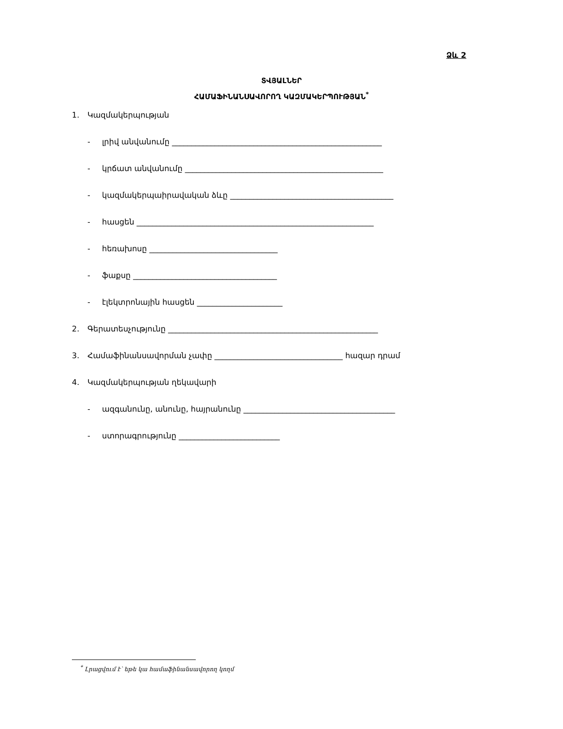Ձև 2
ՏՎՅԱԼՆԵՐ
ՀԱՄԱՖԻՆԱՆՍԱՎՈՐՈՂ ԿԱԶՄԱԿԵՐՊՈՒԹՅԱՆ<sup>*</sup>
1. Կազմակերպության
- լրիվ անվանումը ______________________________________________________
- կրճատ անվանումը ___________________________________________________
- կազմակերպաիրավական ձևը __________________________________________
- հասցեն _____________________________________________________________
- հեռախոսը _________________________________
- ֆաքսը _____________________________________
- էլեկտրոնային հասցեն ______________________
2. Գերատեսչությունը ______________________________________________________
3. Համաֆինանսավորման չափը _________________________________ հազար դրամ
4. Կազմակերպության ղեկավարի
- ազգանունը, անունը, հայրանունը _______________________________________
- ստորագրությունը __________________________
<sup>*</sup> Լրացվում է՝ եթե կա համաֆինանսավորող կողմ